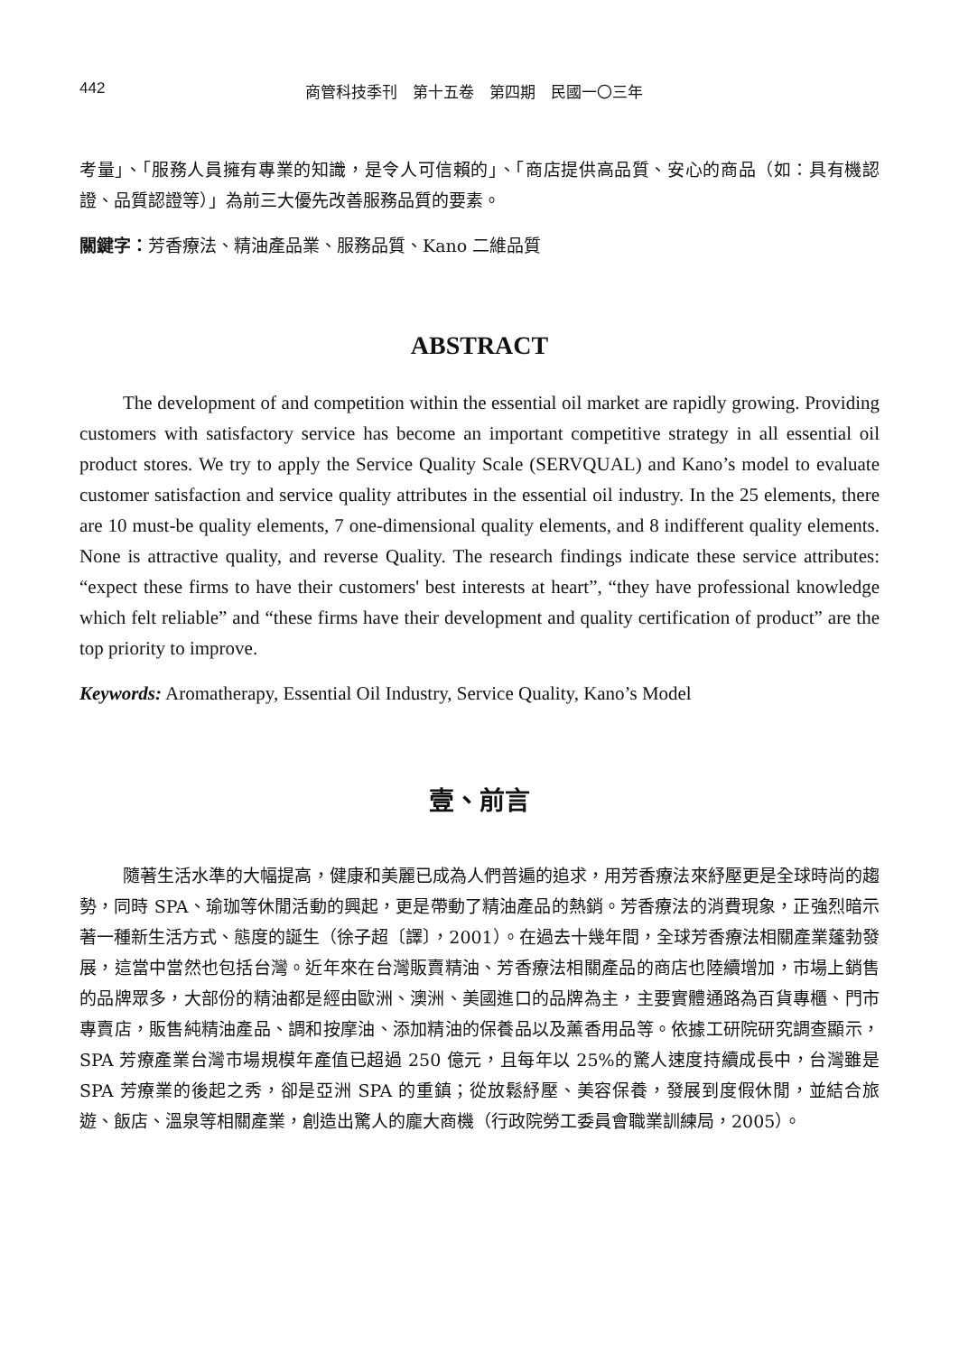442 商管科技季刊　第十五卷　第四期　民國一〇三年
考量」、「服務人員擁有專業的知識，是令人可信賴的」、「商店提供高品質、安心的商品（如：具有機認證、品質認證等）」為前三大優先改善服務品質的要素。
關鍵字：芳香療法、精油產品業、服務品質、Kano 二維品質
ABSTRACT
The development of and competition within the essential oil market are rapidly growing. Providing customers with satisfactory service has become an important competitive strategy in all essential oil product stores. We try to apply the Service Quality Scale (SERVQUAL) and Kano’s model to evaluate customer satisfaction and service quality attributes in the essential oil industry. In the 25 elements, there are 10 must-be quality elements, 7 one-dimensional quality elements, and 8 indifferent quality elements. None is attractive quality, and reverse Quality. The research findings indicate these service attributes: “expect these firms to have their customers' best interests at heart”, “they have professional knowledge which felt reliable” and “these firms have their development and quality certification of product” are the top priority to improve.
Keywords: Aromatherapy, Essential Oil Industry, Service Quality, Kano’s Model
壹、前言
隨著生活水準的大幅提高，健康和美麗已成為人們普遍的追求，用芳香療法來紓壓更是全球時尚的趨勢，同時 SPA、瑜珈等休閒活動的興起，更是帶動了精油產品的熱銷。芳香療法的消費現象，正強烈暗示著一種新生活方式、態度的誕生（徐子超〔譯〕，2001）。在過去十幾年間，全球芳香療法相關產業蓬勃發展，這當中當然也包括台灣。近年來在台灣販賣精油、芳香療法相關產品的商店也陸續增加，市場上銷售的品牌眾多，大部份的精油都是經由歐洲、澳洲、美國進口的品牌為主，主要實體通路為百貨專櫃、門市專賣店，販售純精油產品、調和按摩油、添加精油的保養品以及薰香用品等。依據工研院研究調查顯示，SPA 芳療產業台灣市場規模年產值已超過 250 億元，且每年以 25%的驚人速度持續成長中，台灣雖是 SPA 芳療業的後起之秀，卻是亞洲 SPA 的重鎮；從放鬆紓壓、美容保養，發展到度假休閒，並結合旅遊、飯店、溫泉等相關產業，創造出驚人的龐大商機（行政院勞工委員會職業訓練局，2005）。